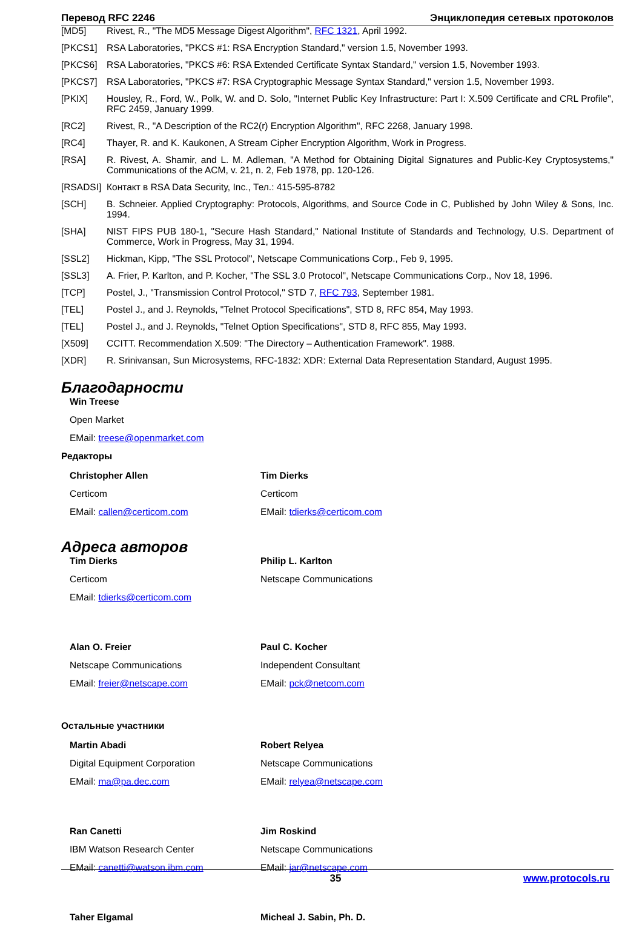Перевод RFC 2246 Энциклопедия сетевых протоколов
[MD5] Rivest, R., "The MD5 Message Digest Algorithm", RFC 1321, April 1992.
[PKCS1] RSA Laboratories, "PKCS #1: RSA Encryption Standard," version 1.5, November 1993.
[PKCS6] RSA Laboratories, "PKCS #6: RSA Extended Certificate Syntax Standard," version 1.5, November 1993.
[PKCS7] RSA Laboratories, "PKCS #7: RSA Cryptographic Message Syntax Standard," version 1.5, November 1993.
[PKIX] Housley, R., Ford, W., Polk, W. and D. Solo, "Internet Public Key Infrastructure: Part I: X.509 Certificate and CRL Profile", RFC 2459, January 1999.
[RC2] Rivest, R., "A Description of the RC2(r) Encryption Algorithm", RFC 2268, January 1998.
[RC4] Thayer, R. and K. Kaukonen, A Stream Cipher Encryption Algorithm, Work in Progress.
[RSA] R. Rivest, A. Shamir, and L. M. Adleman, "A Method for Obtaining Digital Signatures and Public-Key Cryptosystems," Communications of the ACM, v. 21, n. 2, Feb 1978, pp. 120-126.
[RSADSI] Контакт в RSA Data Security, Inc., Тел.: 415-595-8782
[SCH] B. Schneier. Applied Cryptography: Protocols, Algorithms, and Source Code in C, Published by John Wiley & Sons, Inc. 1994.
[SHA] NIST FIPS PUB 180-1, "Secure Hash Standard," National Institute of Standards and Technology, U.S. Department of Commerce, Work in Progress, May 31, 1994.
[SSL2] Hickman, Kipp, "The SSL Protocol", Netscape Communications Corp., Feb 9, 1995.
[SSL3] A. Frier, P. Karlton, and P. Kocher, "The SSL 3.0 Protocol", Netscape Communications Corp., Nov 18, 1996.
[TCP] Postel, J., "Transmission Control Protocol," STD 7, RFC 793, September 1981.
[TEL] Postel J., and J. Reynolds, "Telnet Protocol Specifications", STD 8, RFC 854, May 1993.
[TEL] Postel J., and J. Reynolds, "Telnet Option Specifications", STD 8, RFC 855, May 1993.
[X509] CCITT. Recommendation X.509: "The Directory – Authentication Framework". 1988.
[XDR] R. Srinivansan, Sun Microsystems, RFC-1832: XDR: External Data Representation Standard, August 1995.
Благодарности
Win Treese
Open Market
EMail: treese@openmarket.com
Редакторы
Christopher Allen
Certicom
EMail: callen@certicom.com
Tim Dierks
Certicom
EMail: tdierks@certicom.com
Адреса авторов
Tim Dierks
Certicom
EMail: tdierks@certicom.com
Philip L. Karlton
Netscape Communications
Alan O. Freier
Netscape Communications
EMail: freier@netscape.com
Paul C. Kocher
Independent Consultant
EMail: pck@netcom.com
Остальные участники
Martin Abadi
Digital Equipment Corporation
EMail: ma@pa.dec.com
Robert Relyea
Netscape Communications
EMail: relyea@netscape.com
Ran Canetti
IBM Watson Research Center
EMail: canetti@watson.ibm.com
Jim Roskind
Netscape Communications
EMail: jar@netscape.com
Taher Elgamal
Micheal J. Sabin, Ph. D.
35 www.protocols.ru